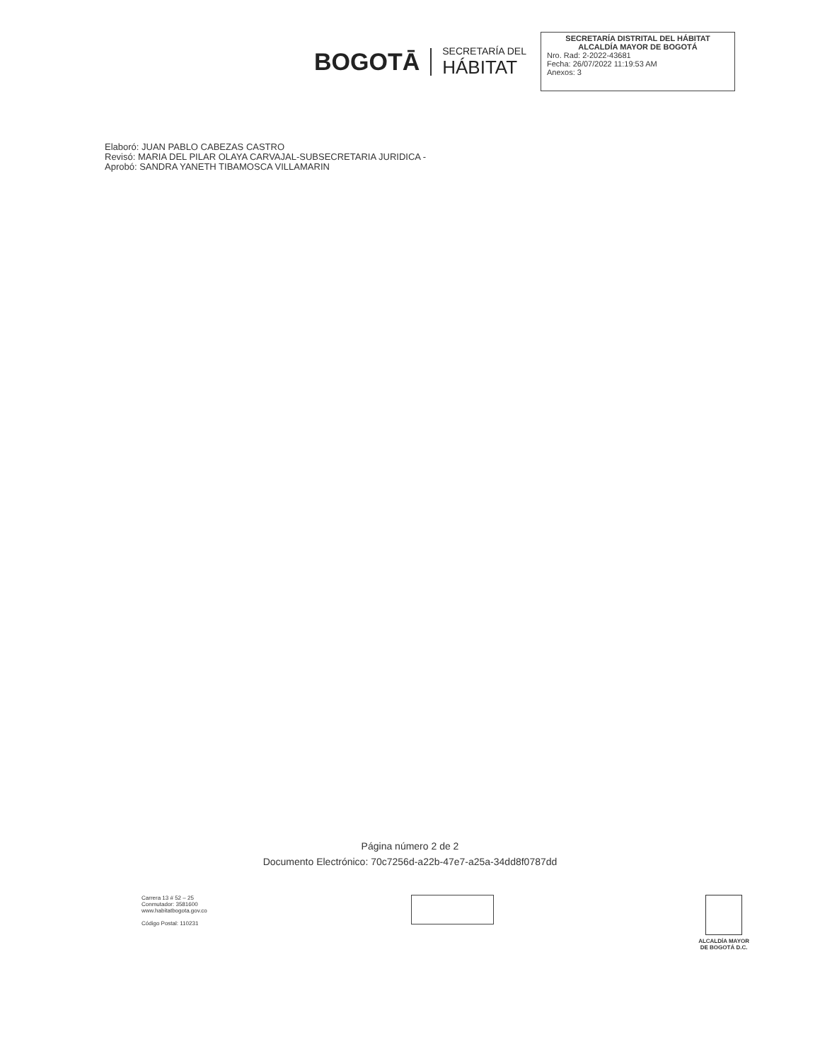BOGOTĀ
SECRETARÍA DEL
HÁBITAT
SECRETARÍA DISTRITAL DEL HÁBITAT
ALCALDÍA MAYOR DE BOGOTÁ
Nro. Rad: 2-2022-43681
Fecha: 26/07/2022 11:19:53 AM
Anexos: 3
Elaboró: JUAN PABLO CABEZAS CASTRO
Revisó: MARIA DEL PILAR OLAYA CARVAJAL-SUBSECRETARIA JURIDICA -
Aprobó: SANDRA YANETH TIBAMOSCA VILLAMARIN
Página número 2 de 2
Documento Electrónico: 70c7256d-a22b-47e7-a25a-34dd8f0787dd
Carrera 13 # 52 – 25
Conmutador: 3581600
www.habitatbogota.gov.co
Código Postal: 110231
ALCALDÍA MAYOR
DE BOGOTÁ D.C.